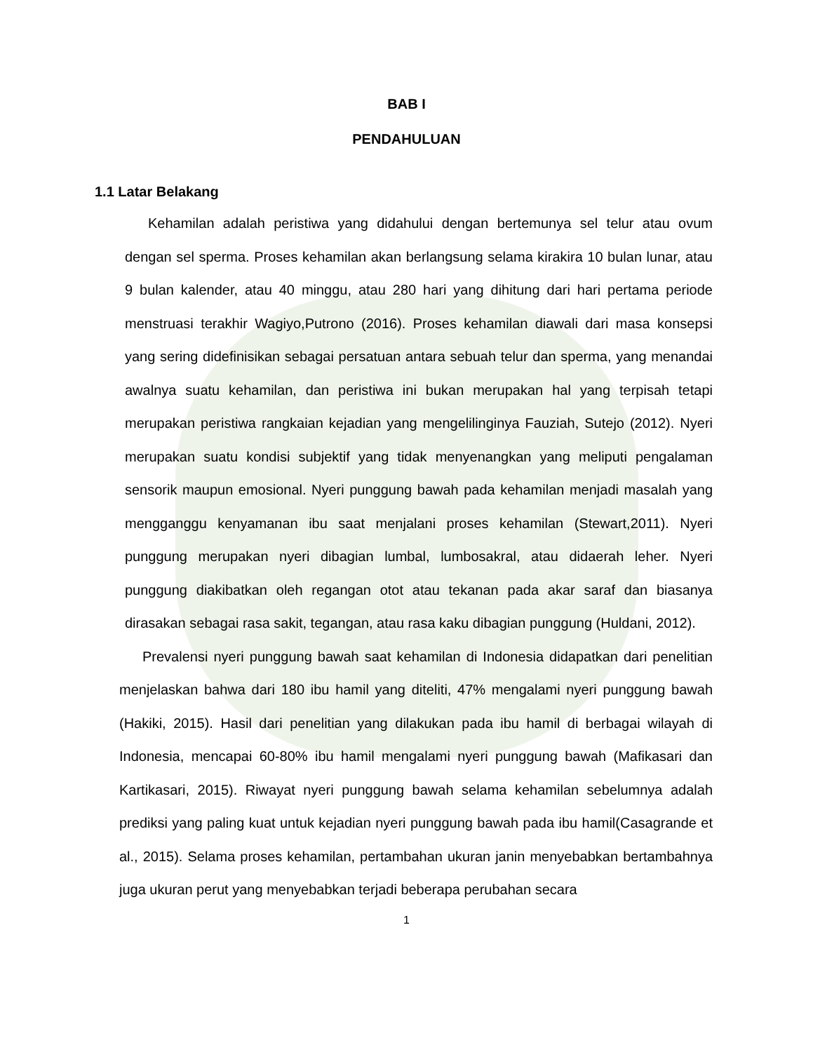BAB I
PENDAHULUAN
1.1 Latar Belakang
Kehamilan adalah peristiwa yang didahului dengan bertemunya sel telur atau ovum dengan sel sperma. Proses kehamilan akan berlangsung selama kirakira 10 bulan lunar, atau 9 bulan kalender, atau 40 minggu, atau 280 hari yang dihitung dari hari pertama periode menstruasi terakhir Wagiyo,Putrono (2016). Proses kehamilan diawali dari masa konsepsi yang sering didefinisikan sebagai persatuan antara sebuah telur dan sperma, yang menandai awalnya suatu kehamilan, dan peristiwa ini bukan merupakan hal yang terpisah tetapi merupakan peristiwa rangkaian kejadian yang mengelilinginya Fauziah, Sutejo (2012). Nyeri merupakan suatu kondisi subjektif yang tidak menyenangkan yang meliputi pengalaman sensorik maupun emosional. Nyeri punggung bawah pada kehamilan menjadi masalah yang mengganggu kenyamanan ibu saat menjalani proses kehamilan (Stewart,2011). Nyeri punggung merupakan nyeri dibagian lumbal, lumbosakral, atau didaerah leher. Nyeri punggung diakibatkan oleh regangan otot atau tekanan pada akar saraf dan biasanya dirasakan sebagai rasa sakit, tegangan, atau rasa kaku dibagian punggung (Huldani, 2012).
Prevalensi nyeri punggung bawah saat kehamilan di Indonesia didapatkan dari penelitian menjelaskan bahwa dari 180 ibu hamil yang diteliti, 47% mengalami nyeri punggung bawah (Hakiki, 2015). Hasil dari penelitian yang dilakukan pada ibu hamil di berbagai wilayah di Indonesia, mencapai 60-80% ibu hamil mengalami nyeri punggung bawah (Mafikasari dan Kartikasari, 2015). Riwayat nyeri punggung bawah selama kehamilan sebelumnya adalah prediksi yang paling kuat untuk kejadian nyeri punggung bawah pada ibu hamil(Casagrande et al., 2015). Selama proses kehamilan, pertambahan ukuran janin menyebabkan bertambahnya juga ukuran perut yang menyebabkan terjadi beberapa perubahan secara
1